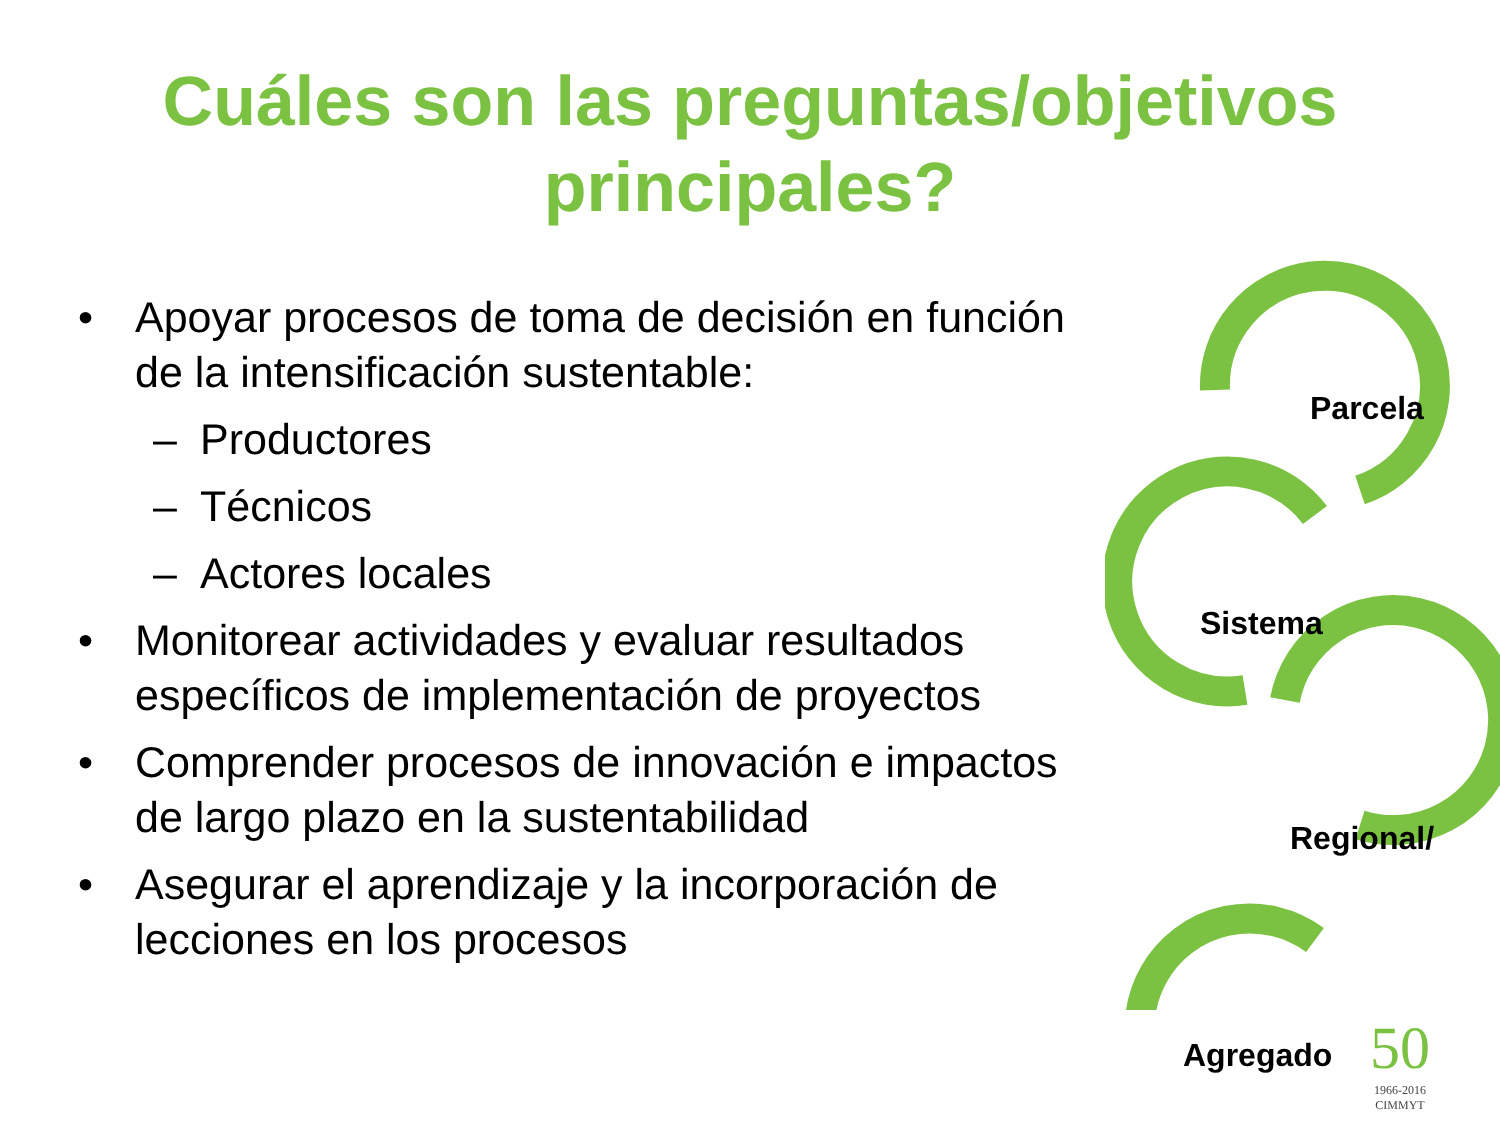Cuáles son las preguntas/objetivos
principales?
• Apoyar procesos de toma de decisión en función de la intensificación sustentable:
– Productores
– Técnicos
– Actores locales
• Monitorear actividades y evaluar resultados específicos de implementación de proyectos
• Comprender procesos de innovación e impactos de largo plazo en la sustentabilidad
• Asegurar el aprendizaje y la incorporación de lecciones en los procesos
Parcela
Sistema
Regional/
Agregado
50
1966-2016
CIMMYT